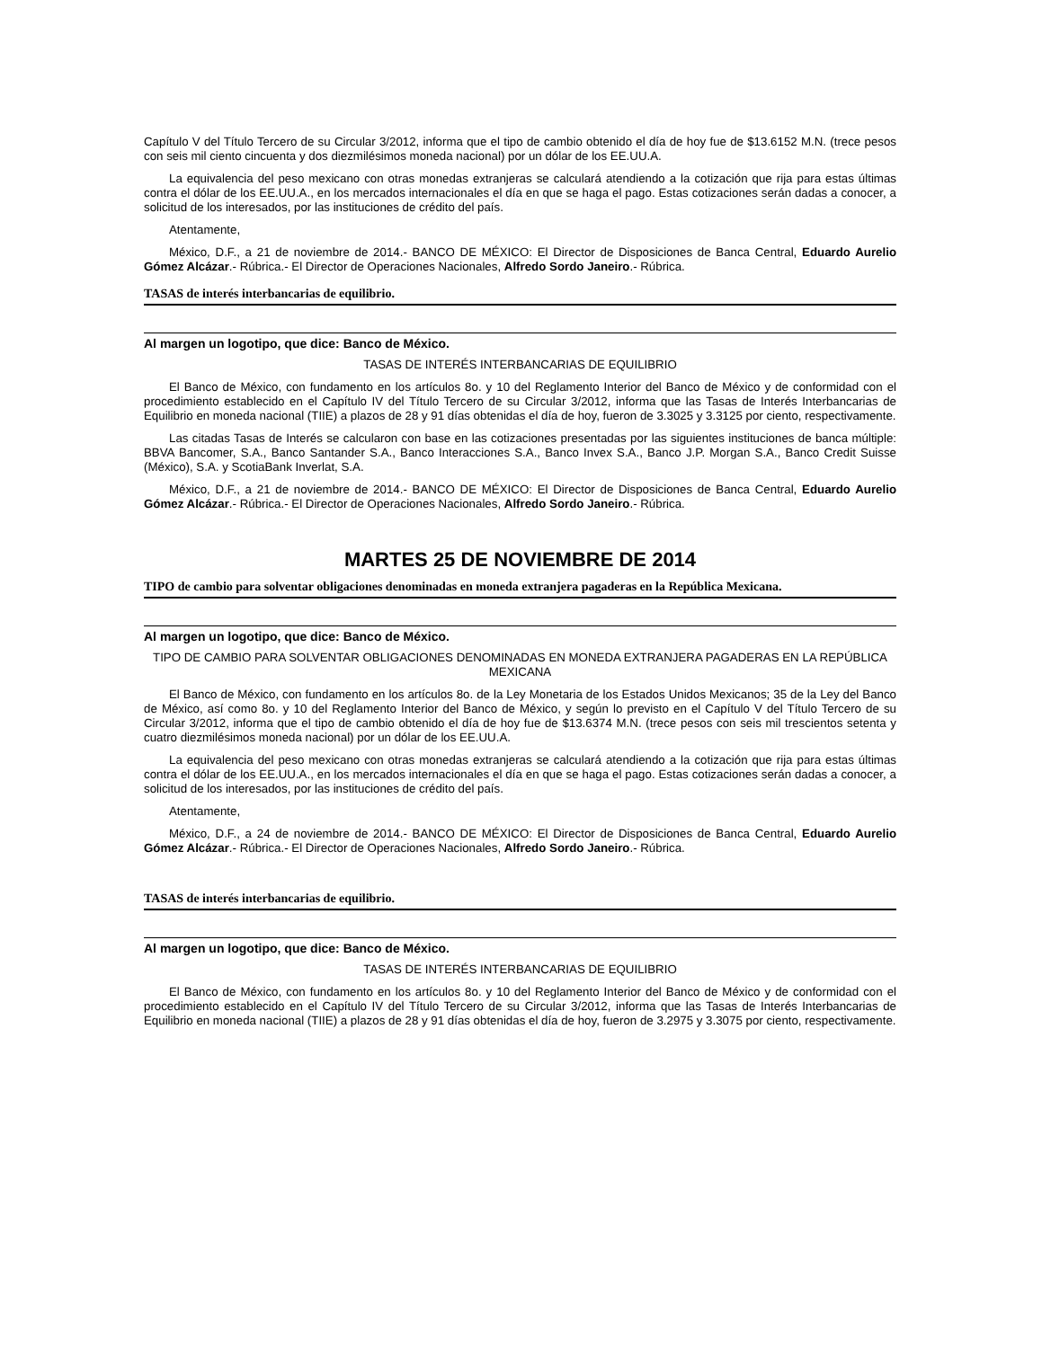Capítulo V del Título Tercero de su Circular 3/2012, informa que el tipo de cambio obtenido el día de hoy fue de $13.6152 M.N. (trece pesos con seis mil ciento cincuenta y dos diezmilésimos moneda nacional) por un dólar de los EE.UU.A.
La equivalencia del peso mexicano con otras monedas extranjeras se calculará atendiendo a la cotización que rija para estas últimas contra el dólar de los EE.UU.A., en los mercados internacionales el día en que se haga el pago. Estas cotizaciones serán dadas a conocer, a solicitud de los interesados, por las instituciones de crédito del país.
Atentamente,
México, D.F., a 21 de noviembre de 2014.- BANCO DE MÉXICO: El Director de Disposiciones de Banca Central, Eduardo Aurelio Gómez Alcázar.- Rúbrica.- El Director de Operaciones Nacionales, Alfredo Sordo Janeiro.- Rúbrica.
TASAS de interés interbancarias de equilibrio.
Al margen un logotipo, que dice: Banco de México.
TASAS DE INTERÉS INTERBANCARIAS DE EQUILIBRIO
El Banco de México, con fundamento en los artículos 8o. y 10 del Reglamento Interior del Banco de México y de conformidad con el procedimiento establecido en el Capítulo IV del Título Tercero de su Circular 3/2012, informa que las Tasas de Interés Interbancarias de Equilibrio en moneda nacional (TIIE) a plazos de 28 y 91 días obtenidas el día de hoy, fueron de 3.3025 y 3.3125 por ciento, respectivamente.
Las citadas Tasas de Interés se calcularon con base en las cotizaciones presentadas por las siguientes instituciones de banca múltiple: BBVA Bancomer, S.A., Banco Santander S.A., Banco Interacciones S.A., Banco Invex S.A., Banco J.P. Morgan S.A., Banco Credit Suisse (México), S.A. y ScotiaBank Inverlat, S.A.
México, D.F., a 21 de noviembre de 2014.- BANCO DE MÉXICO: El Director de Disposiciones de Banca Central, Eduardo Aurelio Gómez Alcázar.- Rúbrica.- El Director de Operaciones Nacionales, Alfredo Sordo Janeiro.- Rúbrica.
MARTES 25 DE NOVIEMBRE DE 2014
TIPO de cambio para solventar obligaciones denominadas en moneda extranjera pagaderas en la República Mexicana.
Al margen un logotipo, que dice: Banco de México.
TIPO DE CAMBIO PARA SOLVENTAR OBLIGACIONES DENOMINADAS EN MONEDA EXTRANJERA PAGADERAS EN LA REPÚBLICA MEXICANA
El Banco de México, con fundamento en los artículos 8o. de la Ley Monetaria de los Estados Unidos Mexicanos; 35 de la Ley del Banco de México, así como 8o. y 10 del Reglamento Interior del Banco de México, y según lo previsto en el Capítulo V del Título Tercero de su Circular 3/2012, informa que el tipo de cambio obtenido el día de hoy fue de $13.6374 M.N. (trece pesos con seis mil trescientos setenta y cuatro diezmilésimos moneda nacional) por un dólar de los EE.UU.A.
La equivalencia del peso mexicano con otras monedas extranjeras se calculará atendiendo a la cotización que rija para estas últimas contra el dólar de los EE.UU.A., en los mercados internacionales el día en que se haga el pago. Estas cotizaciones serán dadas a conocer, a solicitud de los interesados, por las instituciones de crédito del país.
Atentamente,
México, D.F., a 24 de noviembre de 2014.- BANCO DE MÉXICO: El Director de Disposiciones de Banca Central, Eduardo Aurelio Gómez Alcázar.- Rúbrica.- El Director de Operaciones Nacionales, Alfredo Sordo Janeiro.- Rúbrica.
TASAS de interés interbancarias de equilibrio.
Al margen un logotipo, que dice: Banco de México.
TASAS DE INTERÉS INTERBANCARIAS DE EQUILIBRIO
El Banco de México, con fundamento en los artículos 8o. y 10 del Reglamento Interior del Banco de México y de conformidad con el procedimiento establecido en el Capítulo IV del Título Tercero de su Circular 3/2012, informa que las Tasas de Interés Interbancarias de Equilibrio en moneda nacional (TIIE) a plazos de 28 y 91 días obtenidas el día de hoy, fueron de 3.2975 y 3.3075 por ciento, respectivamente.